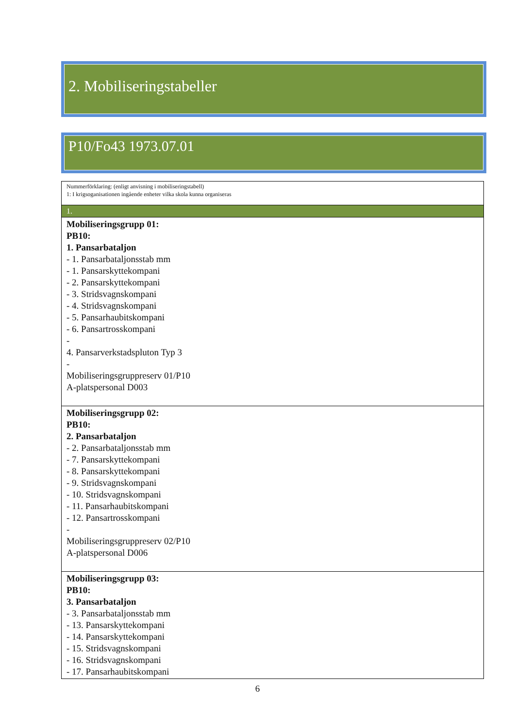2. Mobiliseringstabeller
P10/Fo43 1973.07.01
| Nummerförklaring: (enligt anvisning i mobiliseringstabell) 1: I krigsoganisationen ingående enheter vilka skola kunna organiseras |
| 1. |
| Mobiliseringsgrupp 01: PB10: 1. Pansarbataljon - 1. Pansarbataljonsstab mm - 1. Pansarskyttekompani - 2. Pansarskyttekompani - 3. Stridsvagnskompani - 4. Stridsvagnskompani - 5. Pansarhaubitskompani - 6. Pansartrosskompani - 4. Pansarverkstadspluton Typ 3 - Mobiliseringsgruppreserv 01/P10 A-platspersonal D003 |
| Mobiliseringsgrupp 02: PB10: 2. Pansarbataljon - 2. Pansarbataljonsstab mm - 7. Pansarskyttekompani - 8. Pansarskyttekompani - 9. Stridsvagnskompani - 10. Stridsvagnskompani - 11. Pansarhaubitskompani - 12. Pansartrosskompani - Mobiliseringsgruppreserv 02/P10 A-platspersonal D006 |
| Mobiliseringsgrupp 03: PB10: 3. Pansarbataljon - 3. Pansarbataljonsstab mm - 13. Pansarskyttekompani - 14. Pansarskyttekompani - 15. Stridsvagnskompani - 16. Stridsvagnskompani - 17. Pansarhaubitskompani |
6